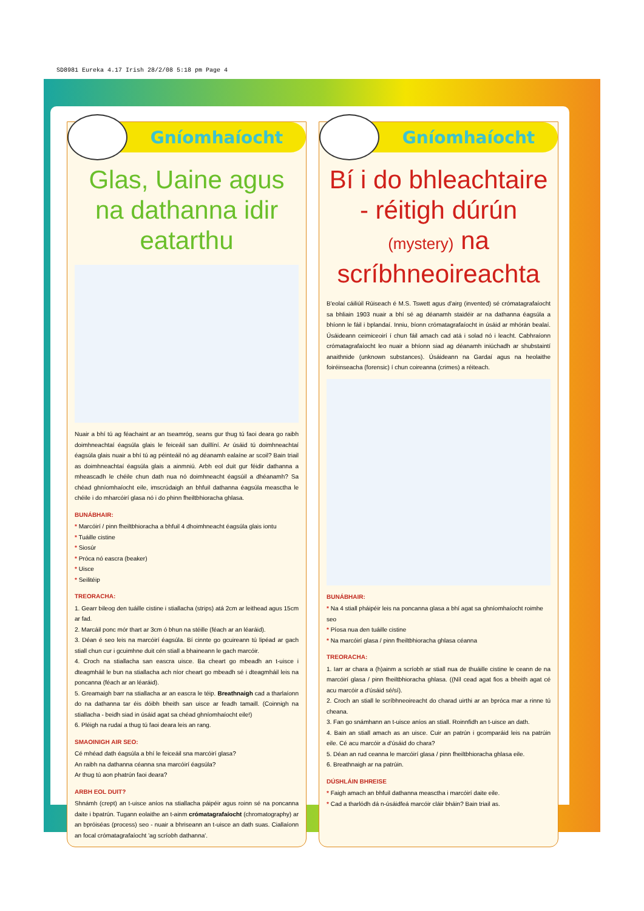SD8981 Eureka 4.17 Irish 28/2/08 5:18 pm Page 4
Gníomhaíocht
Glas, Uaine agus na dathanna idir eatarthu
Nuair a bhí tú ag féachaint ar an tseamróg, seans gur thug tú faoi deara go raibh doimhneachtaí éagsúla glais le feiceáil san duillíní. Ar úsáid tú doimhneachtaí éagsúla glais nuair a bhí tú ag péinteáil nó ag déanamh ealaíne ar scoil? Bain triail as doimhneachtaí éagsúla glais a ainmniú. Arbh eol duit gur féidir dathanna a mheascadh le chéile chun dath nua nó doimhneacht éagsúil a dhéanamh? Sa chéad ghníomhaíocht eile, imscrúdaigh an bhfuil dathanna éagsúla measctha le chéile i do mharcóirí glasa nó i do phinn fheiltbhioracha ghlasa.
BUNÁBHAIR:
* Marcóirí / pinn fheiltbhioracha a bhfuil 4 dhoimhneacht éagsúla glais iontu
* Tuáille cistine
* Siosúr
* Próca nó eascra (beaker)
* Uisce
* Seilitéip
TREORACHA:
1. Gearr bileog den tuáille cistine i stiallacha (strips) atá 2cm ar leithead agus 15cm ar fad.
2. Marcáil ponc mór thart ar 3cm ó bhun na stéille (féach ar an léaráid).
3. Déan é seo leis na marcóirí éagsúla. Bí cinnte go gcuireann tú lipéad ar gach stiall chun cur i gcuimhne duit cén stiall a bhaineann le gach marcóir.
4. Croch na stiallacha san eascra uisce. Ba cheart go mbeadh an t-uisce i dteagmháil le bun na stiallacha ach níor cheart go mbeadh sé i dteagmháil leis na poncanna (féach ar an léaráid).
5. Greamaigh barr na stiallacha ar an eascra le téip. Breathnaigh cad a tharlaíonn do na dathanna tar éis dóibh bheith san uisce ar feadh tamaill. (Coinnigh na stiallacha - beidh siad in úsáid agat sa chéad ghníomhaíocht eile!)
6. Pléigh na rudaí a thug tú faoi deara leis an rang.
SMAOINIGH AIR SEO:
Cé mhéad dath éagsúla a bhí le feiceáil sna marcóirí glasa?
An raibh na dathanna céanna sna marcóirí éagsúla?
Ar thug tú aon phatrún faoi deara?
ARBH EOL DUIT?
Shnámh (crept) an t-uisce aníos na stiallacha páipéir agus roinn sé na poncanna daite i bpatrún. Tugann eolaithe an t-ainm crómatagrafaíocht (chromatography) ar an bpróiséas (process) seo - nuair a bhriseann an t-uisce an dath suas. Ciallaíonn an focal crómatagrafaíocht 'ag scríobh dathanna'.
Gníomhaíocht
Bí i do bhleachtaire - réitigh dúrún (mystery) na scríbhneoireachta
B'eolaí cáiliúil Rúiseach é M.S. Tswett agus d'airg (invented) sé crómatagrafaíocht sa bhliain 1903 nuair a bhí sé ag déanamh staidéir ar na dathanna éagsúla a bhíonn le fáil i bplandaí. Inniu, bíonn crómatagrafaíocht in úsáid ar mhórán bealaí. Úsáideann ceimiceoirí í chun fáil amach cad atá i solad nó i leacht. Cabhraíonn crómatagrafaíocht leo nuair a bhíonn siad ag déanamh iniúchadh ar shubstaintí anaithnide (unknown substances). Úsáideann na Gardaí agus na heolaithe foiréinseacha (forensic) í chun coireanna (crimes) a réiteach.
BUNÁBHAIR:
* Na 4 stiall pháipéir leis na poncanna glasa a bhí agat sa ghníomhaíocht roimhe seo
* Píosa nua den tuáille cistine
* Na marcóirí glasa / pinn fheiltbhioracha ghlasa céanna
TREORACHA:
1. Iarr ar chara a (h)ainm a scríobh ar stiall nua de thuáille cistine le ceann de na marcóirí glasa / pinn fheiltbhioracha ghlasa. ((Níl cead agat fios a bheith agat cé acu marcóir a d'úsáid sé/sí).
2. Croch an stiall le scríbhneoireacht do charad uirthi ar an bpróca mar a rinne tú cheana.
3. Fan go snámhann an t-uisce aníos an stiall. Roinnfidh an t-uisce an dath.
4. Bain an stiall amach as an uisce. Cuir an patrún i gcomparáid leis na patrúin eile. Cé acu marcóir a d'úsáid do chara?
5. Déan an rud ceanna le marcóirí glasa / pinn fheiltbhioracha ghlasa eile.
6. Breathnaigh ar na patrúin.
DÚSHLÁIN BHREISE
* Faigh amach an bhfuil dathanna measctha i marcóirí daite eile.
* Cad a tharlódh dá n-úsáidfeá marcóir cláir bháin? Bain triail as.